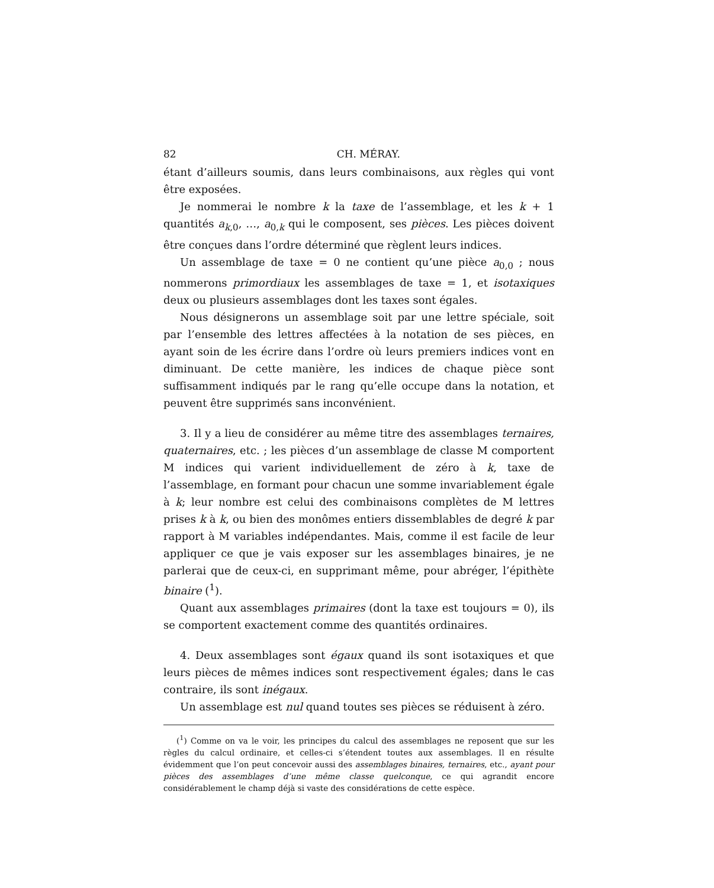82 CH. MÉRAY.
étant d’ailleurs soumis, dans leurs combinaisons, aux règles qui vont être exposées.
Je nommerai le nombre k la taxe de l’assemblage, et les k + 1 quantités a<sub>k,0</sub>, …, a<sub>0,k</sub> qui le composent, ses pièces. Les pièces doivent être conçues dans l’ordre déterminé que règlent leurs indices.
Un assemblage de taxe = 0 ne contient qu’une pièce a<sub>0,0</sub> ; nous nommerons primordiaux les assemblages de taxe = 1, et isotaxiques deux ou plusieurs assemblages dont les taxes sont égales.
Nous désignerons un assemblage soit par une lettre spéciale, soit par l’ensemble des lettres affectées à la notation de ses pièces, en ayant soin de les écrire dans l’ordre où leurs premiers indices vont en diminuant. De cette manière, les indices de chaque pièce sont suffisamment indiqués par le rang qu’elle occupe dans la notation, et peuvent être supprimés sans inconvénient.
3. Il y a lieu de considérer au même titre des assemblages ternaires, quaternaires, etc. ; les pièces d’un assemblage de classe M comportent M indices qui varient individuellement de zéro à k, taxe de l’assemblage, en formant pour chacun une somme invariablement égale à k; leur nombre est celui des combinaisons complètes de M lettres prises k à k, ou bien des monômes entiers dissemblables de degré k par rapport à M variables indépendantes. Mais, comme il est facile de leur appliquer ce que je vais exposer sur les assemblages binaires, je ne parlerai que de ceux-ci, en supprimant même, pour abréger, l’épithète binaire (<sup>1</sup>).
Quant aux assemblages primaires (dont la taxe est toujours = 0), ils se comportent exactement comme des quantités ordinaires.
4. Deux assemblages sont égaux quand ils sont isotaxiques et que leurs pièces de mêmes indices sont respectivement égales; dans le cas contraire, ils sont inégaux.
Un assemblage est nul quand toutes ses pièces se réduisent à zéro.
(<sup>1</sup>) Comme on va le voir, les principes du calcul des assemblages ne reposent que sur les règles du calcul ordinaire, et celles-ci s’étendent toutes aux assemblages. Il en résulte évidemment que l’on peut concevoir aussi des assemblages binaires, ternaires, etc., ayant pour pièces des assemblages d’une même classe quelconque, ce qui agrandit encore considérablement le champ déjà si vaste des considérations de cette espèce.